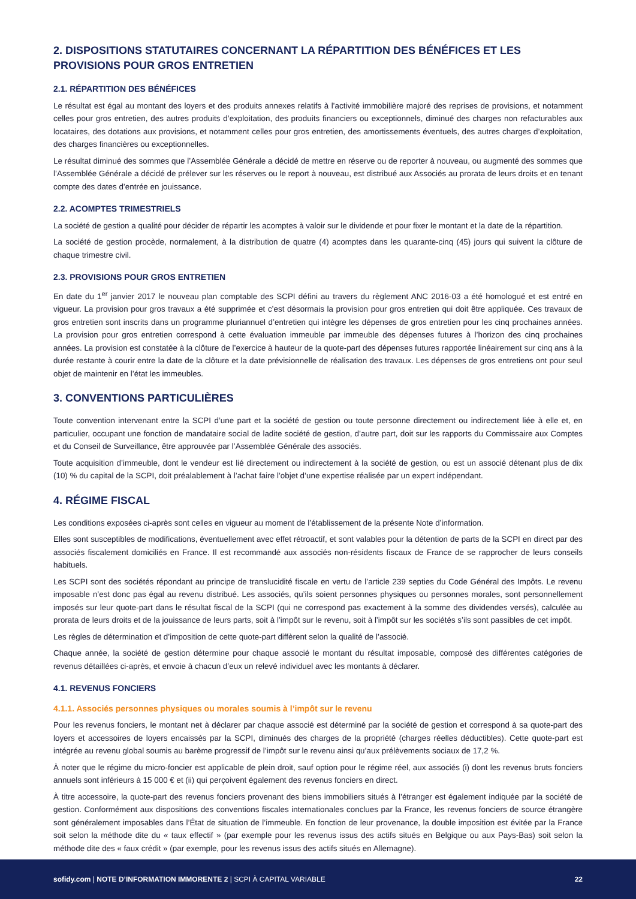2. DISPOSITIONS STATUTAIRES CONCERNANT LA RÉPARTITION DES BÉNÉFICES ET LES PROVISIONS POUR GROS ENTRETIEN
2.1. RÉPARTITION DES BÉNÉFICES
Le résultat est égal au montant des loyers et des produits annexes relatifs à l’activité immobilière majoré des reprises de provisions, et notamment celles pour gros entretien, des autres produits d’exploitation, des produits financiers ou exceptionnels, diminué des charges non refacturables aux locataires, des dotations aux provisions, et notamment celles pour gros entretien, des amortissements éventuels, des autres charges d’exploitation, des charges financières ou exceptionnelles.
Le résultat diminué des sommes que l’Assemblée Générale a décidé de mettre en réserve ou de reporter à nouveau, ou augmenté des sommes que l’Assemblée Générale a décidé de prélever sur les réserves ou le report à nouveau, est distribué aux Associés au prorata de leurs droits et en tenant compte des dates d’entrée en jouissance.
2.2. ACOMPTES TRIMESTRIELS
La société de gestion a qualité pour décider de répartir les acomptes à valoir sur le dividende et pour fixer le montant et la date de la répartition.
La société de gestion procède, normalement, à la distribution de quatre (4) acomptes dans les quarante-cinq (45) jours qui suivent la clôture de chaque trimestre civil.
2.3. PROVISIONS POUR GROS ENTRETIEN
En date du 1<sup>er</sup> janvier 2017 le nouveau plan comptable des SCPI défini au travers du règlement ANC 2016-03 a été homologué et est entré en vigueur. La provision pour gros travaux a été supprimée et c’est désormais la provision pour gros entretien qui doit être appliquée. Ces travaux de gros entretien sont inscrits dans un programme pluriannuel d’entretien qui intègre les dépenses de gros entretien pour les cinq prochaines années. La provision pour gros entretien correspond à cette évaluation immeuble par immeuble des dépenses futures à l’horizon des cinq prochaines années. La provision est constatée à la clôture de l’exercice à hauteur de la quote-part des dépenses futures rapportée linéairement sur cinq ans à la durée restante à courir entre la date de la clôture et la date prévisionnelle de réalisation des travaux. Les dépenses de gros entretiens ont pour seul objet de maintenir en l’état les immeubles.
3. CONVENTIONS PARTICULIÈRES
Toute convention intervenant entre la SCPI d’une part et la société de gestion ou toute personne directement ou indirectement liée à elle et, en particulier, occupant une fonction de mandataire social de ladite société de gestion, d’autre part, doit sur les rapports du Commissaire aux Comptes et du Conseil de Surveillance, être approuvée par l’Assemblée Générale des associés.
Toute acquisition d’immeuble, dont le vendeur est lié directement ou indirectement à la société de gestion, ou est un associé détenant plus de dix (10) % du capital de la SCPI, doit préalablement à l’achat faire l’objet d’une expertise réalisée par un expert indépendant.
4. RÉGIME FISCAL
Les conditions exposées ci-après sont celles en vigueur au moment de l’établissement de la présente Note d’information.
Elles sont susceptibles de modifications, éventuellement avec effet rétroactif, et sont valables pour la détention de parts de la SCPI en direct par des associés fiscalement domiciliés en France. Il est recommandé aux associés non-résidents fiscaux de France de se rapprocher de leurs conseils habituels.
Les SCPI sont des sociétés répondant au principe de translucidité fiscale en vertu de l’article 239 septies du Code Général des Impôts. Le revenu imposable n’est donc pas égal au revenu distribué. Les associés, qu’ils soient personnes physiques ou personnes morales, sont personnellement imposés sur leur quote-part dans le résultat fiscal de la SCPI (qui ne correspond pas exactement à la somme des dividendes versés), calculée au prorata de leurs droits et de la jouissance de leurs parts, soit à l’impôt sur le revenu, soit à l’impôt sur les sociétés s’ils sont passibles de cet impôt.
Les règles de détermination et d’imposition de cette quote-part diffèrent selon la qualité de l’associé.
Chaque année, la société de gestion détermine pour chaque associé le montant du résultat imposable, composé des différentes catégories de revenus détaillées ci-après, et envoie à chacun d’eux un relevé individuel avec les montants à déclarer.
4.1. REVENUS FONCIERS
4.1.1. Associés personnes physiques ou morales soumis à l’impôt sur le revenu
Pour les revenus fonciers, le montant net à déclarer par chaque associé est déterminé par la société de gestion et correspond à sa quote-part des loyers et accessoires de loyers encaissés par la SCPI, diminués des charges de la propriété (charges réelles déductibles). Cette quote-part est intégrée au revenu global soumis au barème progressif de l’impôt sur le revenu ainsi qu’aux prélèvements sociaux de 17,2 %.
À noter que le régime du micro-foncier est applicable de plein droit, sauf option pour le régime réel, aux associés (i) dont les revenus bruts fonciers annuels sont inférieurs à 15 000 € et (ii) qui perçoivent également des revenus fonciers en direct.
À titre accessoire, la quote-part des revenus fonciers provenant des biens immobiliers situés à l’étranger est également indiquée par la société de gestion. Conformément aux dispositions des conventions fiscales internationales conclues par la France, les revenus fonciers de source étrangère sont généralement imposables dans l’État de situation de l’immeuble. En fonction de leur provenance, la double imposition est évitée par la France soit selon la méthode dite du « taux effectif » (par exemple pour les revenus issus des actifs situés en Belgique ou aux Pays-Bas) soit selon la méthode dite des « faux crédit » (par exemple, pour les revenus issus des actifs situés en Allemagne).
sofidy.com | NOTE D’INFORMATION IMMORENTE 2 | SCPI À CAPITAL VARIABLE 22